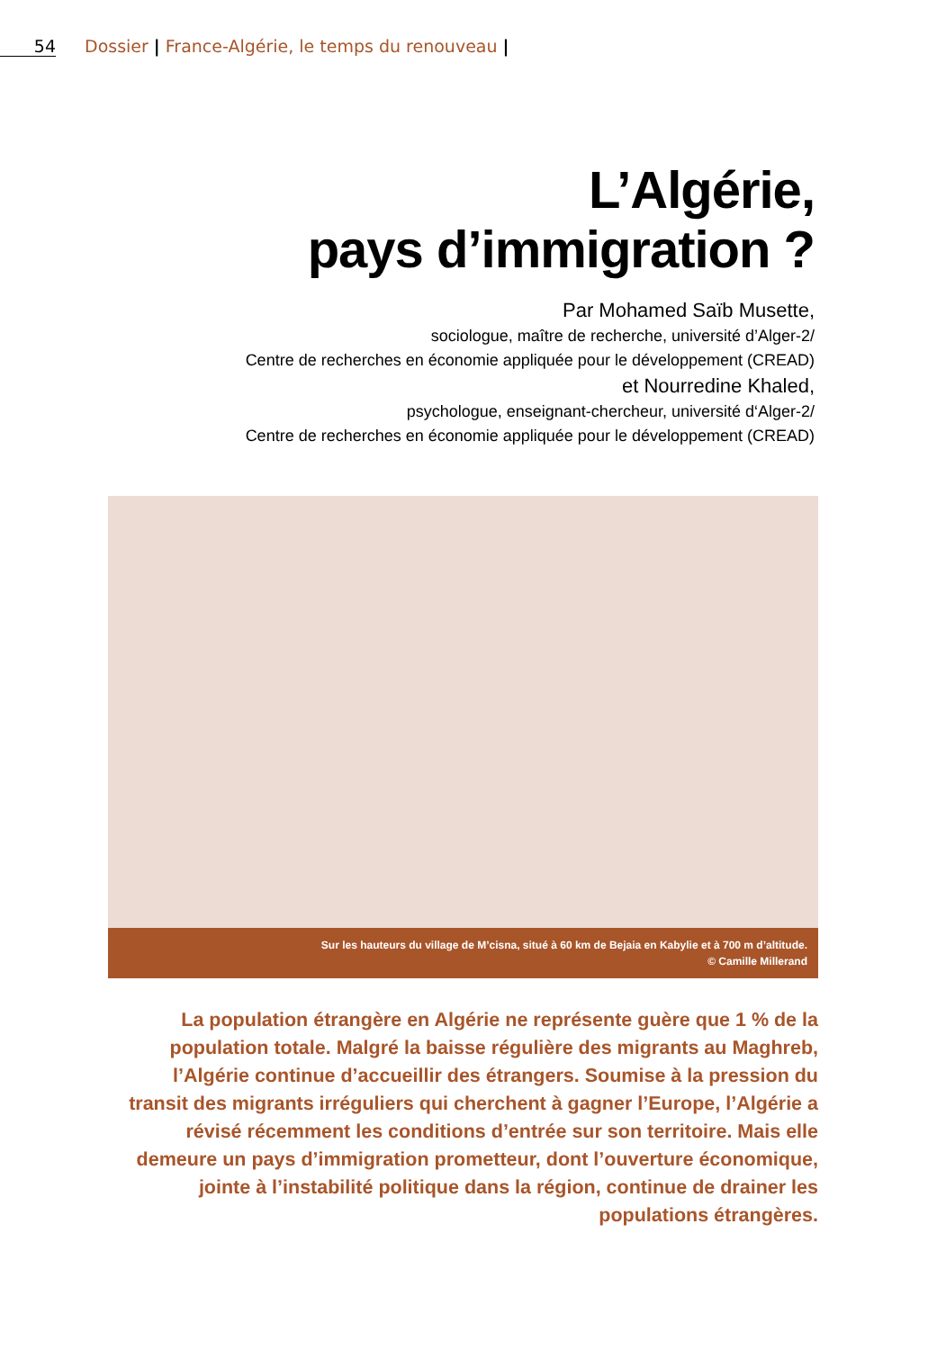54 Dossier | France-Algérie, le temps du renouveau |
L’Algérie,
pays d’immigration ?
Par Mohamed Saïb Musette,
sociologue, maître de recherche, université d’Alger-2/
Centre de recherches en économie appliquée pour le développement (CREAD)
et Nourredine Khaled,
psychologue, enseignant-chercheur, université d‘Alger-2/
Centre de recherches en économie appliquée pour le développement (CREAD)
Sur les hauteurs du village de M’cisna, situé à 60 km de Bejaia en Kabylie et à 700 m d’altitude.
© Camille Millerand
La population étrangère en Algérie ne représente guère que 1 % de la population totale. Malgré la baisse régulière des migrants au Maghreb, l’Algérie continue d’accueillir des étrangers. Soumise à la pression du transit des migrants irréguliers qui cherchent à gagner l’Europe, l’Algérie a révisé récemment les conditions d’entrée sur son territoire. Mais elle demeure un pays d’immigration prometteur, dont l’ouverture économique, jointe à l’instabilité politique dans la région, continue de drainer les populations étrangères.